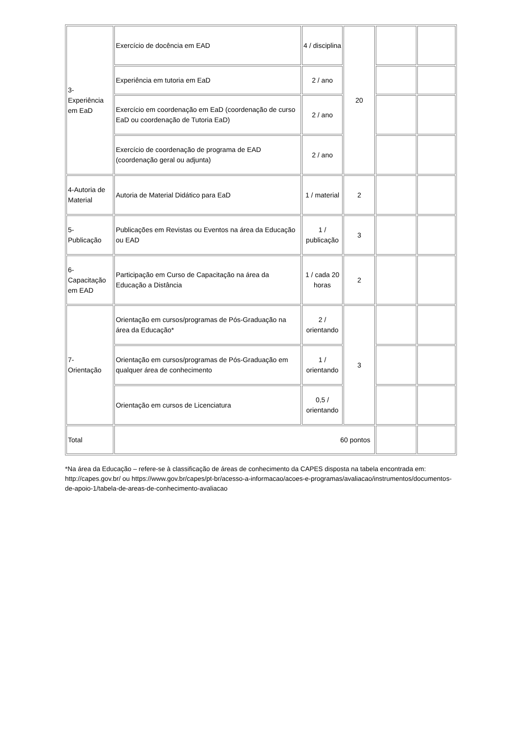| 3- Experiência em EaD | Exercício de docência em EAD | 4 / disciplina | 20 | | |
| | Experiência em tutoria em EaD | 2 / ano | | | |
| | Exercício em coordenação em EaD (coordenação de curso EaD ou coordenação de Tutoria EaD) | 2 / ano | | | |
| | Exercício de coordenação de programa de EAD (coordenação geral ou adjunta) | 2 / ano | | | |
| 4-Autoria de Material | Autoria de Material Didático para EaD | 1 / material | 2 | | |
| 5- Publicação | Publicações em Revistas ou Eventos na área da Educação ou EAD | 1 / publicação | 3 | | |
| 6- Capacitação em EAD | Participação em Curso de Capacitação na área da Educação a Distância | 1 / cada 20 horas | 2 | | |
| 7- Orientação | Orientação em cursos/programas de Pós-Graduação na área da Educação* | 2 / orientando | 3 | | |
| | Orientação em cursos/programas de Pós-Graduação em qualquer área de conhecimento | 1 / orientando | | | |
| | Orientação em cursos de Licenciatura | 0,5 / orientando | | | |
| Total | 60 pontos | | | | |
*Na área da Educação – refere-se à classificação de áreas de conhecimento da CAPES disposta na tabela encontrada em: http://capes.gov.br/ ou https://www.gov.br/capes/pt-br/acesso-a-informacao/acoes-e-programas/avaliacao/instrumentos/documentos-de-apoio-1/tabela-de-areas-de-conhecimento-avaliacao